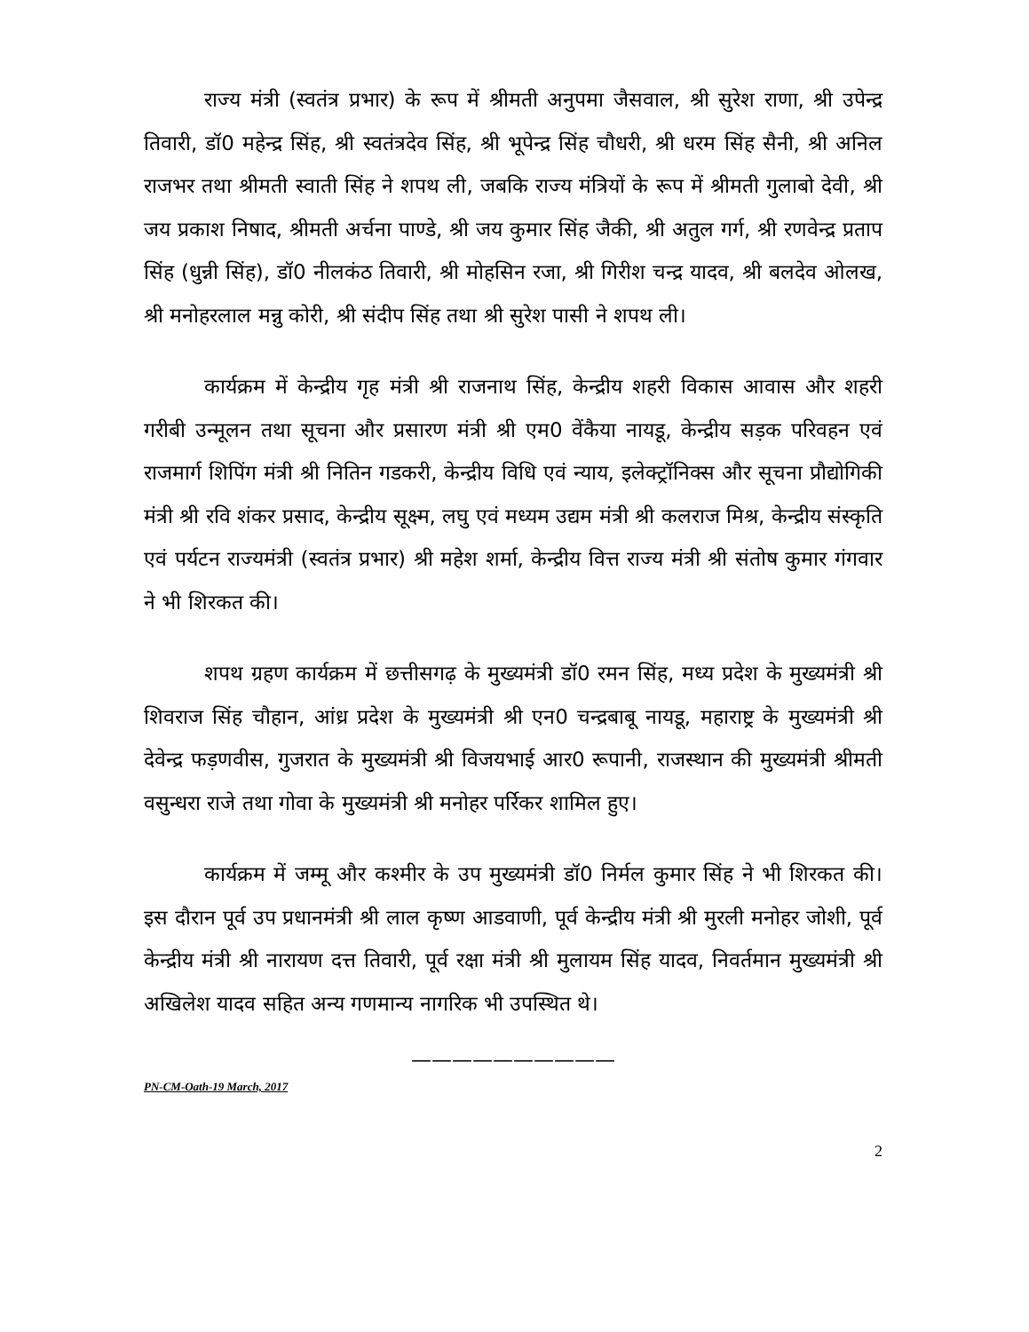राज्य मंत्री (स्वतंत्र प्रभार) के रूप में श्रीमती अनुपमा जैसवाल, श्री सुरेश राणा, श्री उपेन्द्र तिवारी, डॉ0 महेन्द्र सिंह, श्री स्वतंत्रदेव सिंह, श्री भूपेन्द्र सिंह चौधरी, श्री धरम सिंह सैनी, श्री अनिल राजभर तथा श्रीमती स्वाती सिंह ने शपथ ली, जबकि राज्य मंत्रियों के रूप में श्रीमती गुलाबो देवी, श्री जय प्रकाश निषाद, श्रीमती अर्चना पाण्डे, श्री जय कुमार सिंह जैकी, श्री अतुल गर्ग, श्री रणवेन्द्र प्रताप सिंह (धुन्नी सिंह), डॉ0 नीलकंठ तिवारी, श्री मोहसिन रजा, श्री गिरीश चन्द्र यादव, श्री बलदेव ओलख, श्री मनोहरलाल मन्नु कोरी, श्री संदीप सिंह तथा श्री सुरेश पासी ने शपथ ली।
कार्यक्रम में केन्द्रीय गृह मंत्री श्री राजनाथ सिंह, केन्द्रीय शहरी विकास आवास और शहरी गरीबी उन्मूलन तथा सूचना और प्रसारण मंत्री श्री एम0 वेंकैया नायडू, केन्द्रीय सड़क परिवहन एवं राजमार्ग शिपिंग मंत्री श्री नितिन गडकरी, केन्द्रीय विधि एवं न्याय, इलेक्ट्रॉनिक्स और सूचना प्रौद्योगिकी मंत्री श्री रवि शंकर प्रसाद, केन्द्रीय सूक्ष्म, लघु एवं मध्यम उद्यम मंत्री श्री कलराज मिश्र, केन्द्रीय संस्कृति एवं पर्यटन राज्यमंत्री (स्वतंत्र प्रभार) श्री महेश शर्मा, केन्द्रीय वित्त राज्य मंत्री श्री संतोष कुमार गंगवार ने भी शिरकत की।
शपथ ग्रहण कार्यक्रम में छत्तीसगढ़ के मुख्यमंत्री डॉ0 रमन सिंह, मध्य प्रदेश के मुख्यमंत्री श्री शिवराज सिंह चौहान, आंध्र प्रदेश के मुख्यमंत्री श्री एन0 चन्द्रबाबू नायडू, महाराष्ट्र के मुख्यमंत्री श्री देवेन्द्र फड़णवीस, गुजरात के मुख्यमंत्री श्री विजयभाई आर0 रूपानी, राजस्थान की मुख्यमंत्री श्रीमती वसुन्धरा राजे तथा गोवा के मुख्यमंत्री श्री मनोहर पर्रिकर शामिल हुए।
कार्यक्रम में जम्मू और कश्मीर के उप मुख्यमंत्री डॉ0 निर्मल कुमार सिंह ने भी शिरकत की। इस दौरान पूर्व उप प्रधानमंत्री श्री लाल कृष्ण आडवाणी, पूर्व केन्द्रीय मंत्री श्री मुरली मनोहर जोशी, पूर्व केन्द्रीय मंत्री श्री नारायण दत्त तिवारी, पूर्व रक्षा मंत्री श्री मुलायम सिंह यादव, निवर्तमान मुख्यमंत्री श्री अखिलेश यादव सहित अन्य गणमान्य नागरिक भी उपस्थित थे।
——————————
PN-CM-Oath-19 March, 2017
2